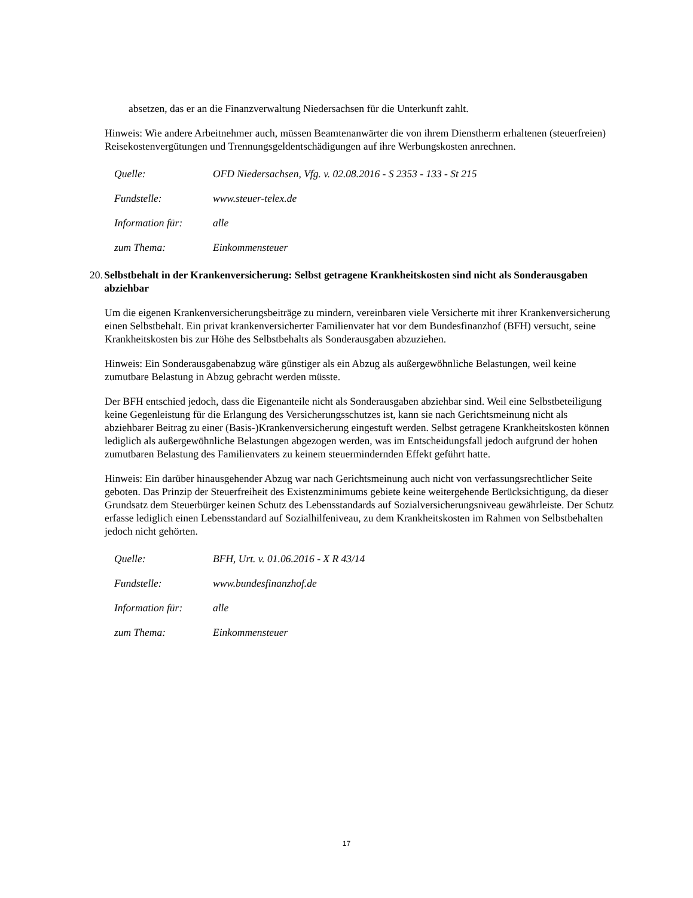absetzen, das er an die Finanzverwaltung Niedersachsen für die Unterkunft zahlt.
Hinweis: Wie andere Arbeitnehmer auch, müssen Beamtenanwärter die von ihrem Dienstherrn erhaltenen (steuerfreien) Reisekostenvergütungen und Trennungsgeldentschädigungen auf ihre Werbungskosten anrechnen.
Quelle: OFD Niedersachsen, Vfg. v. 02.08.2016 - S 2353 - 133 - St 215
Fundstelle: www.steuer-telex.de
Information für: alle
zum Thema: Einkommensteuer
20. Selbstbehalt in der Krankenversicherung: Selbst getragene Krankheitskosten sind nicht als Sonderausgaben abziehbar
Um die eigenen Krankenversicherungsbeiträge zu mindern, vereinbaren viele Versicherte mit ihrer Krankenversicherung einen Selbstbehalt. Ein privat krankenversicherter Familienvater hat vor dem Bundesfinanzhof (BFH) versucht, seine Krankheitskosten bis zur Höhe des Selbstbehalts als Sonderausgaben abzuziehen.
Hinweis: Ein Sonderausgabenabzug wäre günstiger als ein Abzug als außergewöhnliche Belastungen, weil keine zumutbare Belastung in Abzug gebracht werden müsste.
Der BFH entschied jedoch, dass die Eigenanteile nicht als Sonderausgaben abziehbar sind. Weil eine Selbstbeteiligung keine Gegenleistung für die Erlangung des Versicherungsschutzes ist, kann sie nach Gerichtsmeinung nicht als abziehbarer Beitrag zu einer (Basis-)Krankenversicherung eingestuft werden. Selbst getragene Krankheitskosten können lediglich als außergewöhnliche Belastungen abgezogen werden, was im Entscheidungsfall jedoch aufgrund der hohen zumutbaren Belastung des Familienvaters zu keinem steuermindernden Effekt geführt hatte.
Hinweis: Ein darüber hinausgehender Abzug war nach Gerichtsmeinung auch nicht von verfassungsrechtlicher Seite geboten. Das Prinzip der Steuerfreiheit des Existenzminimums gebiete keine weitergehende Berücksichtigung, da dieser Grundsatz dem Steuerbürger keinen Schutz des Lebensstandards auf Sozialversicherungsniveau gewährleiste. Der Schutz erfasse lediglich einen Lebensstandard auf Sozialhilfeniveau, zu dem Krankheitskosten im Rahmen von Selbstbehalten jedoch nicht gehörten.
Quelle: BFH, Urt. v. 01.06.2016 - X R 43/14
Fundstelle: www.bundesfinanzhof.de
Information für: alle
zum Thema: Einkommensteuer
17